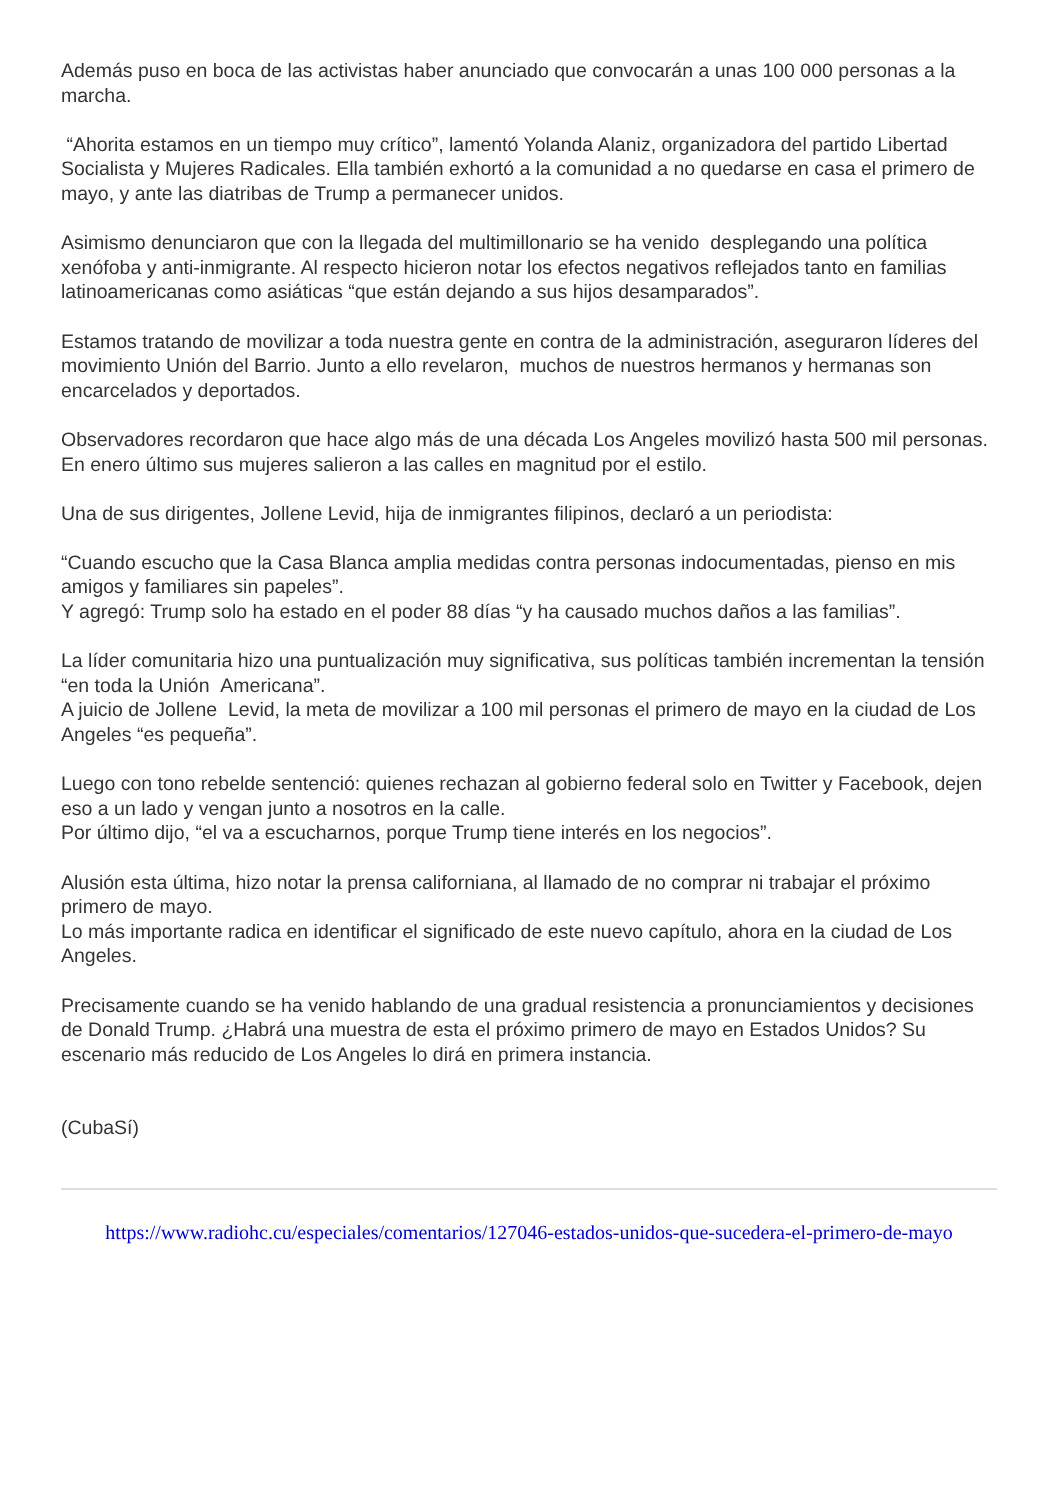Además puso en boca de las activistas haber anunciado que convocarán a unas 100 000 personas a la marcha.
“Ahorita estamos en un tiempo muy crítico”, lamentó Yolanda Alaniz, organizadora del partido Libertad Socialista y Mujeres Radicales. Ella también exhortó a la comunidad a no quedarse en casa el primero de mayo, y ante las diatribas de Trump a permanecer unidos.
Asimismo denunciaron que con la llegada del multimillonario se ha venido desplegando una política xenófoba y anti-inmigrante. Al respecto hicieron notar los efectos negativos reflejados tanto en familias latinoamericanas como asiáticas “que están dejando a sus hijos desamparados”.
Estamos tratando de movilizar a toda nuestra gente en contra de la administración, aseguraron líderes del movimiento Unión del Barrio. Junto a ello revelaron, muchos de nuestros hermanos y hermanas son encarcelados y deportados.
Observadores recordaron que hace algo más de una década Los Angeles movilizó hasta 500 mil personas.
En enero último sus mujeres salieron a las calles en magnitud por el estilo.
Una de sus dirigentes, Jollene Levid, hija de inmigrantes filipinos, declaró a un periodista:
“Cuando escucho que la Casa Blanca amplia medidas contra personas indocumentadas, pienso en mis amigos y familiares sin papeles”.
Y agregó: Trump solo ha estado en el poder 88 días “y ha causado muchos daños a las familias”.
La líder comunitaria hizo una puntualización muy significativa, sus políticas también incrementan la tensión “en toda la Unión Americana”.
A juicio de Jollene Levid, la meta de movilizar a 100 mil personas el primero de mayo en la ciudad de Los Angeles “es pequeña”.
Luego con tono rebelde sentenció: quienes rechazan al gobierno federal solo en Twitter y Facebook, dejen eso a un lado y vengan junto a nosotros en la calle.
Por último dijo, “el va a escucharnos, porque Trump tiene interés en los negocios”.
Alusión esta última, hizo notar la prensa californiana, al llamado de no comprar ni trabajar el próximo primero de mayo.
Lo más importante radica en identificar el significado de este nuevo capítulo, ahora en la ciudad de Los Angeles.
Precisamente cuando se ha venido hablando de una gradual resistencia a pronunciamientos y decisiones de Donald Trump. ¿Habrá una muestra de esta el próximo primero de mayo en Estados Unidos? Su escenario más reducido de Los Angeles lo dirá en primera instancia.
(CubaSí)
https://www.radiohc.cu/especiales/comentarios/127046-estados-unidos-que-sucedera-el-primero-de-mayo